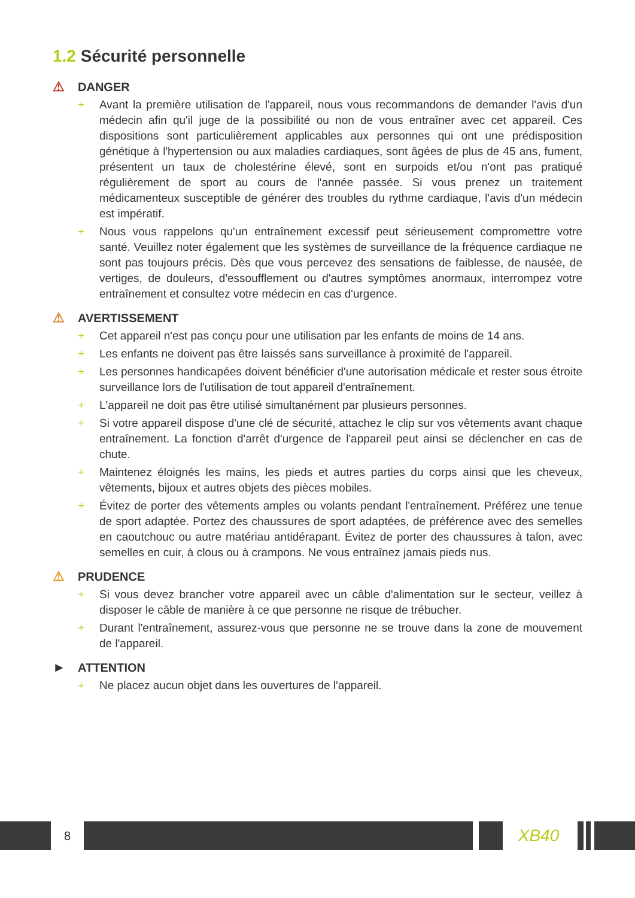1.2 Sécurité personnelle
⚠ DANGER
+ Avant la première utilisation de l'appareil, nous vous recommandons de demander l'avis d'un médecin afin qu'il juge de la possibilité ou non de vous entraîner avec cet appareil. Ces dispositions sont particulièrement applicables aux personnes qui ont une prédisposition génétique à l'hypertension ou aux maladies cardiaques, sont âgées de plus de 45 ans, fument, présentent un taux de cholestérine élevé, sont en surpoids et/ou n'ont pas pratiqué régulièrement de sport au cours de l'année passée. Si vous prenez un traitement médicamenteux susceptible de générer des troubles du rythme cardiaque, l'avis d'un médecin est impératif.
+ Nous vous rappelons qu'un entraînement excessif peut sérieusement compromettre votre santé. Veuillez noter également que les systèmes de surveillance de la fréquence cardiaque ne sont pas toujours précis. Dès que vous percevez des sensations de faiblesse, de nausée, de vertiges, de douleurs, d'essoufflement ou d'autres symptômes anormaux, interrompez votre entraînement et consultez votre médecin en cas d'urgence.
⚠ AVERTISSEMENT
+ Cet appareil n'est pas conçu pour une utilisation par les enfants de moins de 14 ans.
+ Les enfants ne doivent pas être laissés sans surveillance à proximité de l'appareil.
+ Les personnes handicapées doivent bénéficier d'une autorisation médicale et rester sous étroite surveillance lors de l'utilisation de tout appareil d'entraînement.
+ L'appareil ne doit pas être utilisé simultanément par plusieurs personnes.
+ Si votre appareil dispose d'une clé de sécurité, attachez le clip sur vos vêtements avant chaque entraînement. La fonction d'arrêt d'urgence de l'appareil peut ainsi se déclencher en cas de chute.
+ Maintenez éloignés les mains, les pieds et autres parties du corps ainsi que les cheveux, vêtements, bijoux et autres objets des pièces mobiles.
+ Évitez de porter des vêtements amples ou volants pendant l'entraînement. Préférez une tenue de sport adaptée. Portez des chaussures de sport adaptées, de préférence avec des semelles en caoutchouc ou autre matériau antidérapant. Évitez de porter des chaussures à talon, avec semelles en cuir, à clous ou à crampons. Ne vous entraînez jamais pieds nus.
⚠ PRUDENCE
+ Si vous devez brancher votre appareil avec un câble d'alimentation sur le secteur, veillez à disposer le câble de manière à ce que personne ne risque de trébucher.
+ Durant l'entraînement, assurez-vous que personne ne se trouve dans la zone de mouvement de l'appareil.
► ATTENTION
+ Ne placez aucun objet dans les ouvertures de l'appareil.
8
XB40